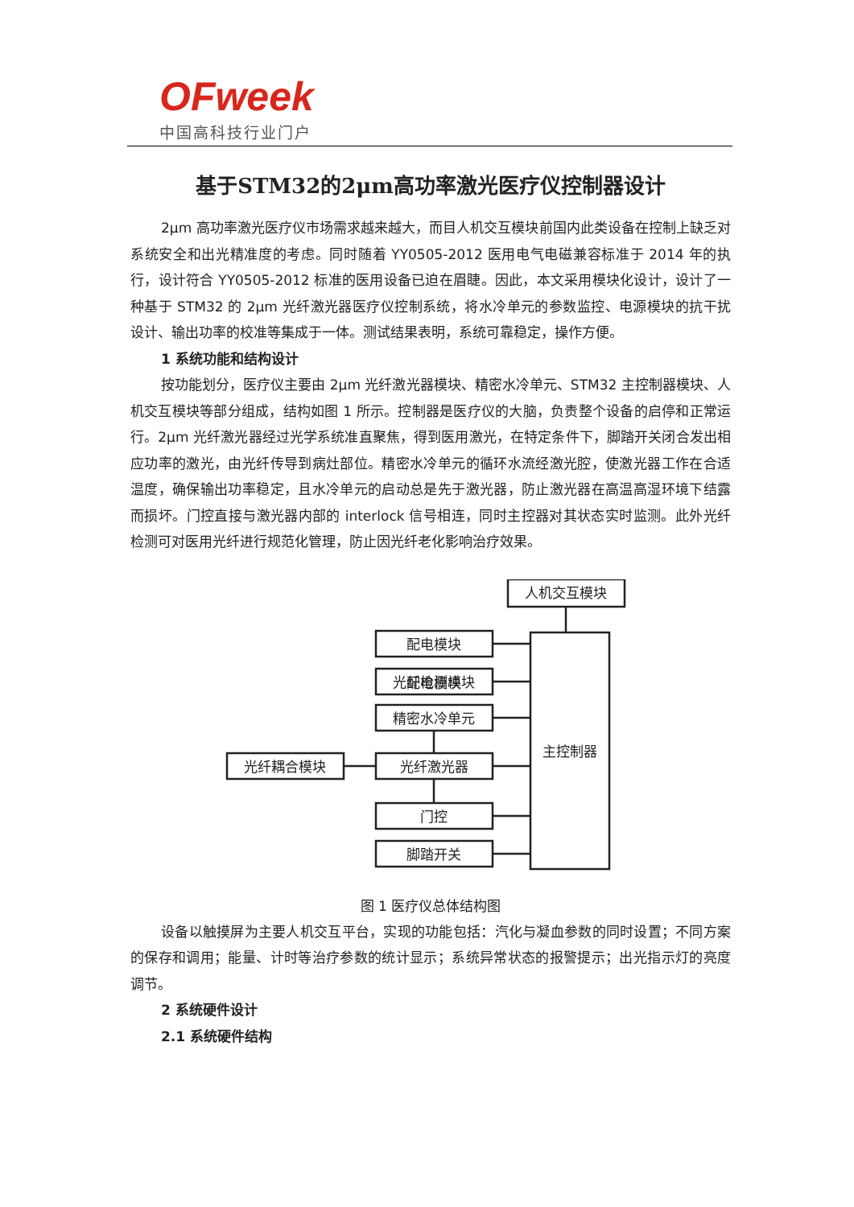OFweek
中国高科技行业门户
基于STM32的2μm高功率激光医疗仪控制器设计
2μm 高功率激光医疗仪市场需求越来越大，而目人机交互模块前国内此类设备在控制上缺乏对系统安全和出光精准度的考虑。同时随着 YY0505-2012 医用电气电磁兼容标准于 2014 年的执行，设计符合 YY0505-2012 标准的医用设备已迫在眉睫。因此，本文采用模块化设计，设计了一种基于 STM32 的 2μm 光纤激光器医疗仪控制系统，将水冷单元的参数监控、电源模块的抗干扰设计、输出功率的校准等集成于一体。测试结果表明，系统可靠稳定，操作方便。
1 系统功能和结构设计
按功能划分，医疗仪主要由 2μm 光纤激光器模块、精密水冷单元、STM32 主控制器模块、人机交互模块等部分组成，结构如图 1 所示。控制器是医疗仪的大脑，负责整个设备的启停和正常运行。2μm 光纤激光器经过光学系统准直聚焦，得到医用激光，在特定条件下，脚踏开关闭合发出相应功率的激光，由光纤传导到病灶部位。精密水冷单元的循环水流经激光腔，使激光器工作在合适温度，确保输出功率稳定，且水冷单元的启动总是先于激光器，防止激光器在高温高湿环境下结露而损坏。门控直接与激光器内部的 interlock 信号相连，同时主控器对其状态实时监测。此外光纤检测可对医用光纤进行规范化管理，防止因光纤老化影响治疗效果。
人机交互模块
主控制器
配电模块
配电模块
光纤检测模块
精密水冷单元
光纤激光器
光纤耦合模块
门控
脚踏开关
图 1 医疗仪总体结构图
设备以触摸屏为主要人机交互平台，实现的功能包括：汽化与凝血参数的同时设置；不同方案的保存和调用；能量、计时等治疗参数的统计显示；系统异常状态的报警提示；出光指示灯的亮度调节。
2 系统硬件设计
2.1 系统硬件结构